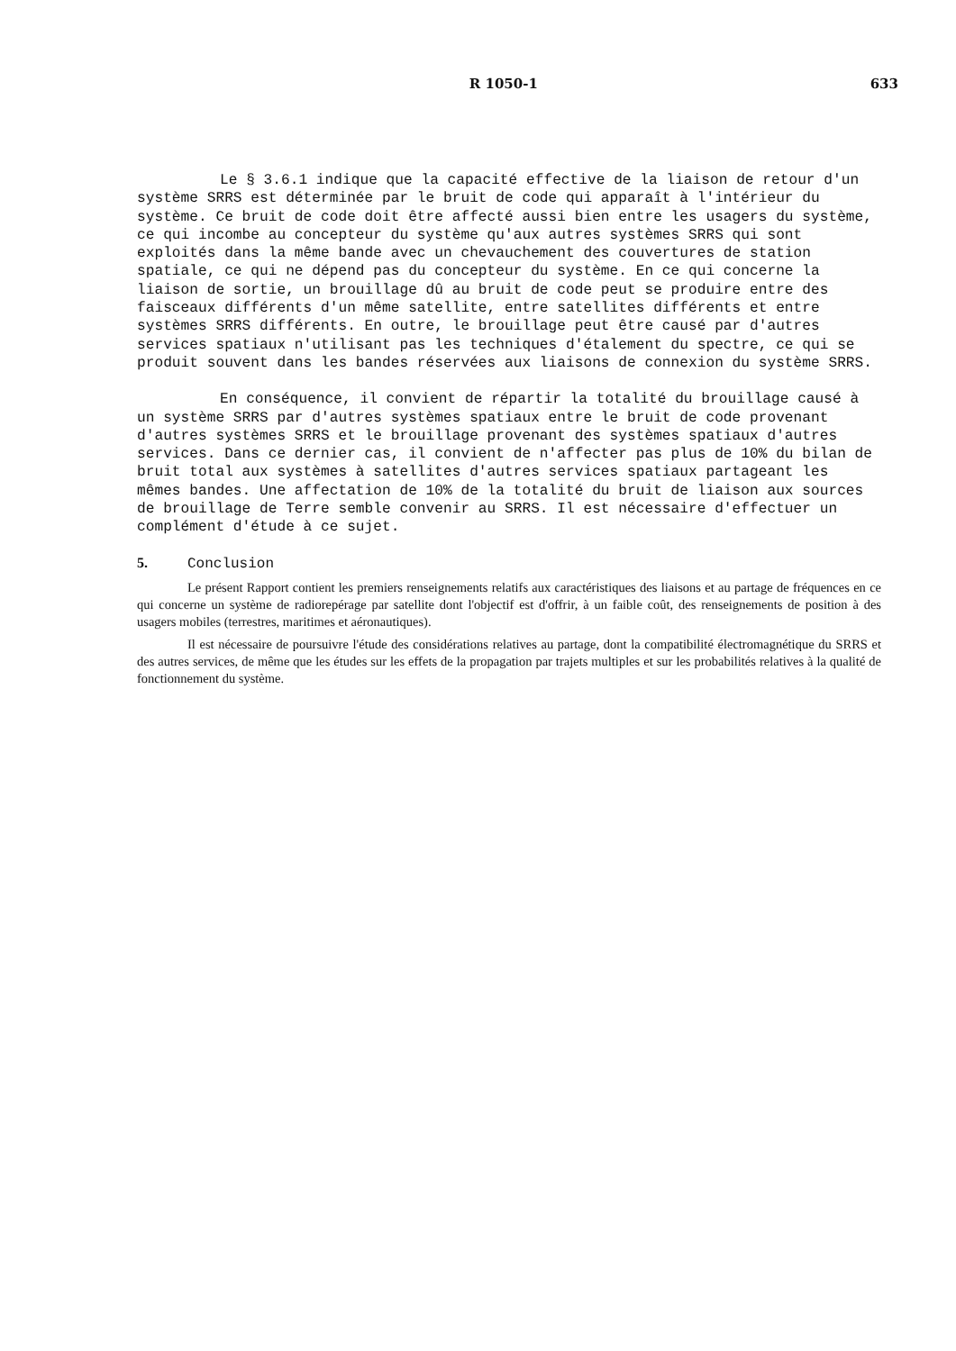R 1050-1 633
Le § 3.6.1 indique que la capacité effective de la liaison de retour d'un système SRRS est déterminée par le bruit de code qui apparaît à l'intérieur du système. Ce bruit de code doit être affecté aussi bien entre les usagers du système, ce qui incombe au concepteur du système qu'aux autres systèmes SRRS qui sont exploités dans la même bande avec un chevauchement des couvertures de station spatiale, ce qui ne dépend pas du concepteur du système. En ce qui concerne la liaison de sortie, un brouillage dû au bruit de code peut se produire entre des faisceaux différents d'un même satellite, entre satellites différents et entre systèmes SRRS différents. En outre, le brouillage peut être causé par d'autres services spatiaux n'utilisant pas les techniques d'étalement du spectre, ce qui se produit souvent dans les bandes réservées aux liaisons de connexion du système SRRS.
En conséquence, il convient de répartir la totalité du brouillage causé à un système SRRS par d'autres systèmes spatiaux entre le bruit de code provenant d'autres systèmes SRRS et le brouillage provenant des systèmes spatiaux d'autres services. Dans ce dernier cas, il convient de n'affecter pas plus de 10% du bilan de bruit total aux systèmes à satellites d'autres services spatiaux partageant les mêmes bandes. Une affectation de 10% de la totalité du bruit de liaison aux sources de brouillage de Terre semble convenir au SRRS. Il est nécessaire d'effectuer un complément d'étude à ce sujet.
5. Conclusion
Le présent Rapport contient les premiers renseignements relatifs aux caractéristiques des liaisons et au partage de fréquences en ce qui concerne un système de radiorepérage par satellite dont l'objectif est d'offrir, à un faible coût, des renseignements de position à des usagers mobiles (terrestres, maritimes et aéronautiques).
Il est nécessaire de poursuivre l'étude des considérations relatives au partage, dont la compatibilité électromagnétique du SRRS et des autres services, de même que les études sur les effets de la propagation par trajets multiples et sur les probabilités relatives à la qualité de fonctionnement du système.